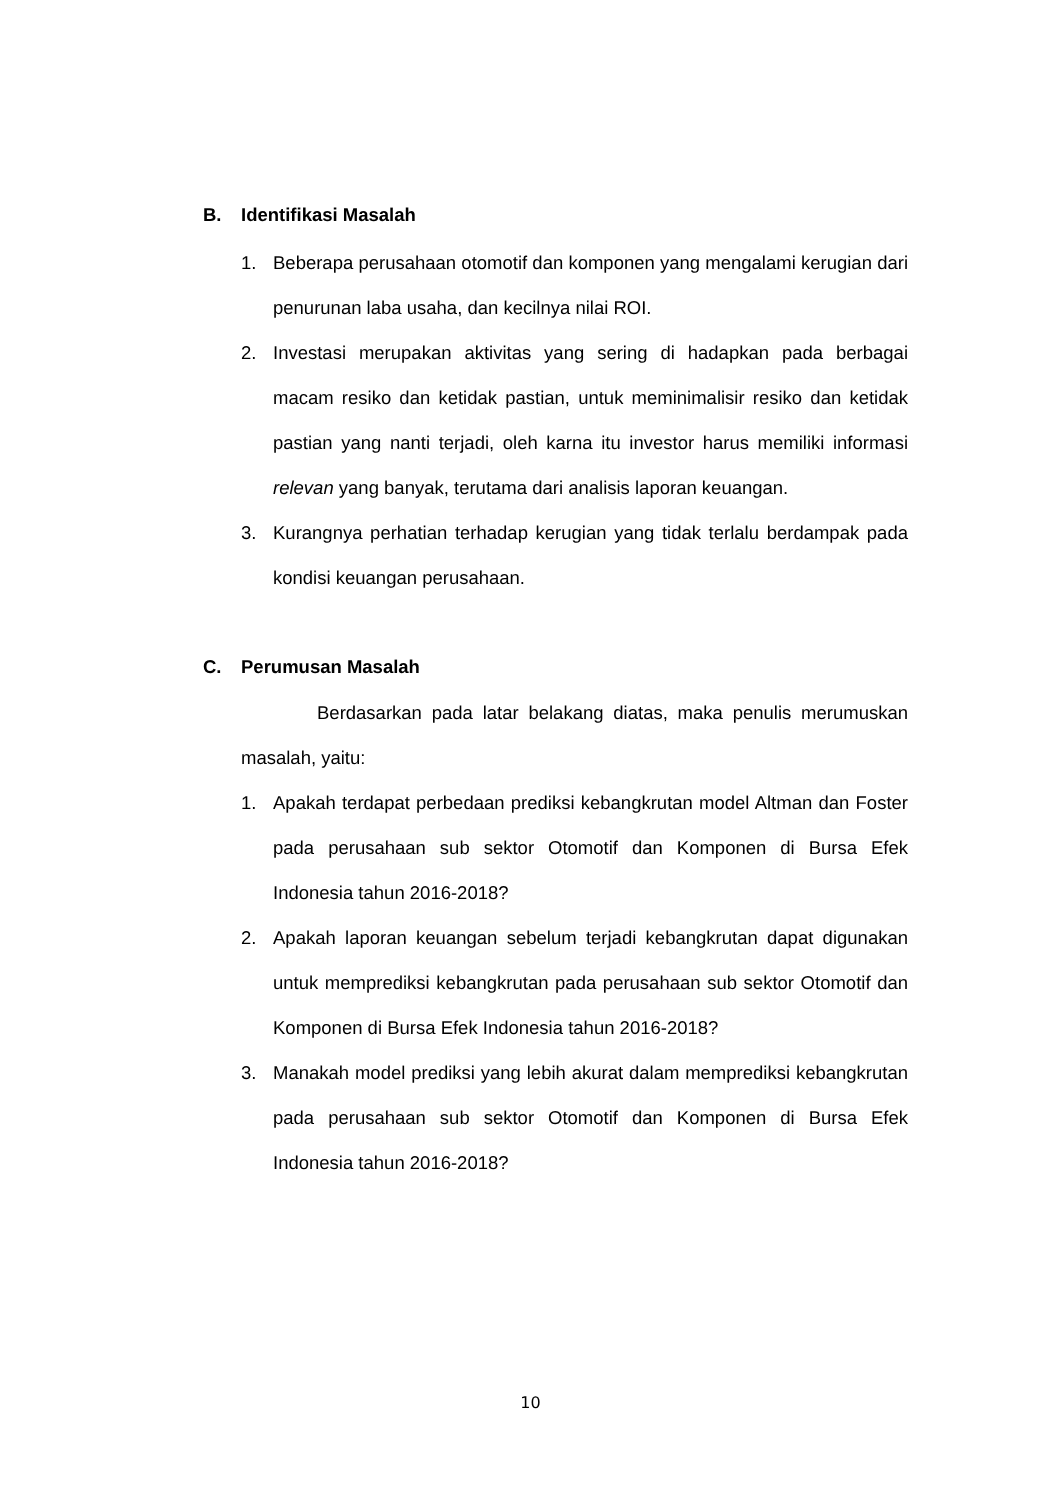B. Identifikasi Masalah
1. Beberapa perusahaan otomotif dan komponen yang mengalami kerugian dari penurunan laba usaha, dan kecilnya nilai ROI.
2. Investasi merupakan aktivitas yang sering di hadapkan pada berbagai macam resiko dan ketidak pastian, untuk meminimalisir resiko dan ketidak pastian yang nanti terjadi, oleh karna itu investor harus memiliki informasi relevan yang banyak, terutama dari analisis laporan keuangan.
3. Kurangnya perhatian terhadap kerugian yang tidak terlalu berdampak pada kondisi keuangan perusahaan.
C. Perumusan Masalah
Berdasarkan pada latar belakang diatas, maka penulis merumuskan masalah, yaitu:
1. Apakah terdapat perbedaan prediksi kebangkrutan model Altman dan Foster pada perusahaan sub sektor Otomotif dan Komponen di Bursa Efek Indonesia tahun 2016-2018?
2. Apakah laporan keuangan sebelum terjadi kebangkrutan dapat digunakan untuk memprediksi kebangkrutan pada perusahaan sub sektor Otomotif dan Komponen di Bursa Efek Indonesia tahun 2016-2018?
3. Manakah model prediksi yang lebih akurat dalam memprediksi kebangkrutan pada perusahaan sub sektor Otomotif dan Komponen di Bursa Efek Indonesia tahun 2016-2018?
10